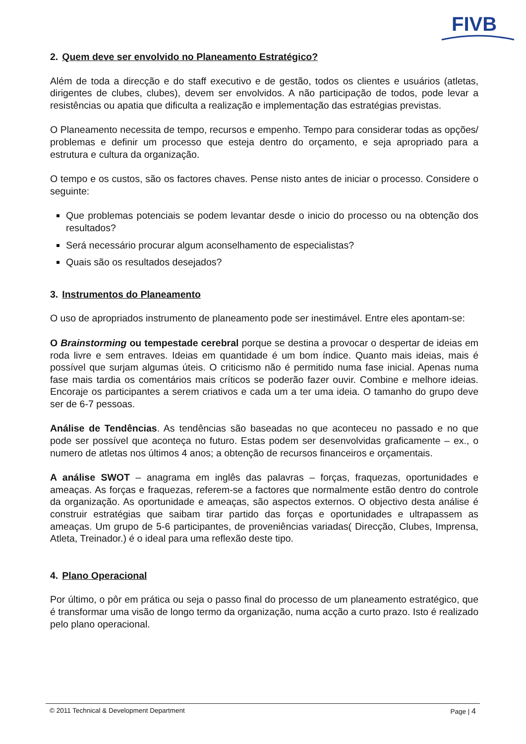FIVB
2. Quem deve ser envolvido no Planeamento Estratégico?
Além de toda a direcção e do staff executivo e de gestão, todos os clientes e usuários (atletas, dirigentes de clubes, clubes), devem ser envolvidos. A não participação de todos, pode levar a resistências ou apatia que dificulta a realização e implementação das estratégias previstas.
O Planeamento necessita de tempo, recursos e empenho. Tempo para considerar todas as opções/ problemas e definir um processo que esteja dentro do orçamento, e seja apropriado para a estrutura e cultura da organização.
O tempo e os custos, são os factores chaves. Pense nisto antes de iniciar o processo. Considere o seguinte:
Que problemas potenciais se podem levantar desde o inicio do processo ou na obtenção dos resultados?
Será necessário procurar algum aconselhamento de especialistas?
Quais são os resultados desejados?
3. Instrumentos do Planeamento
O uso de apropriados instrumento de planeamento pode ser inestimável. Entre eles apontam-se:
O Brainstorming ou tempestade cerebral porque se destina a provocar o despertar de ideias em roda livre e sem entraves. Ideias em quantidade é um bom índice. Quanto mais ideias, mais é possível que surjam algumas úteis. O criticismo não é permitido numa fase inicial. Apenas numa fase mais tardia os comentários mais críticos se poderão fazer ouvir. Combine e melhore ideias. Encoraje os participantes a serem criativos e cada um a ter uma ideia. O tamanho do grupo deve ser de 6-7 pessoas.
Análise de Tendências. As tendências são baseadas no que aconteceu no passado e no que pode ser possível que aconteça no futuro. Estas podem ser desenvolvidas graficamente – ex., o numero de atletas nos últimos 4 anos; a obtenção de recursos financeiros e orçamentais.
A análise SWOT – anagrama em inglês das palavras – forças, fraquezas, oportunidades e ameaças. As forças e fraquezas, referem-se a factores que normalmente estão dentro do controle da organização. As oportunidade e ameaças, são aspectos externos. O objectivo desta análise é construir estratégias que saibam tirar partido das forças e oportunidades e ultrapassem as ameaças. Um grupo de 5-6 participantes, de proveniências variadas( Direcção, Clubes, Imprensa, Atleta, Treinador.) é o ideal para uma reflexão deste tipo.
4. Plano Operacional
Por último, o pôr em prática ou seja o passo final do processo de um planeamento estratégico, que é transformar uma visão de longo termo da organização, numa acção a curto prazo. Isto é realizado pelo plano operacional.
© 2011 Technical & Development Department Page | 4